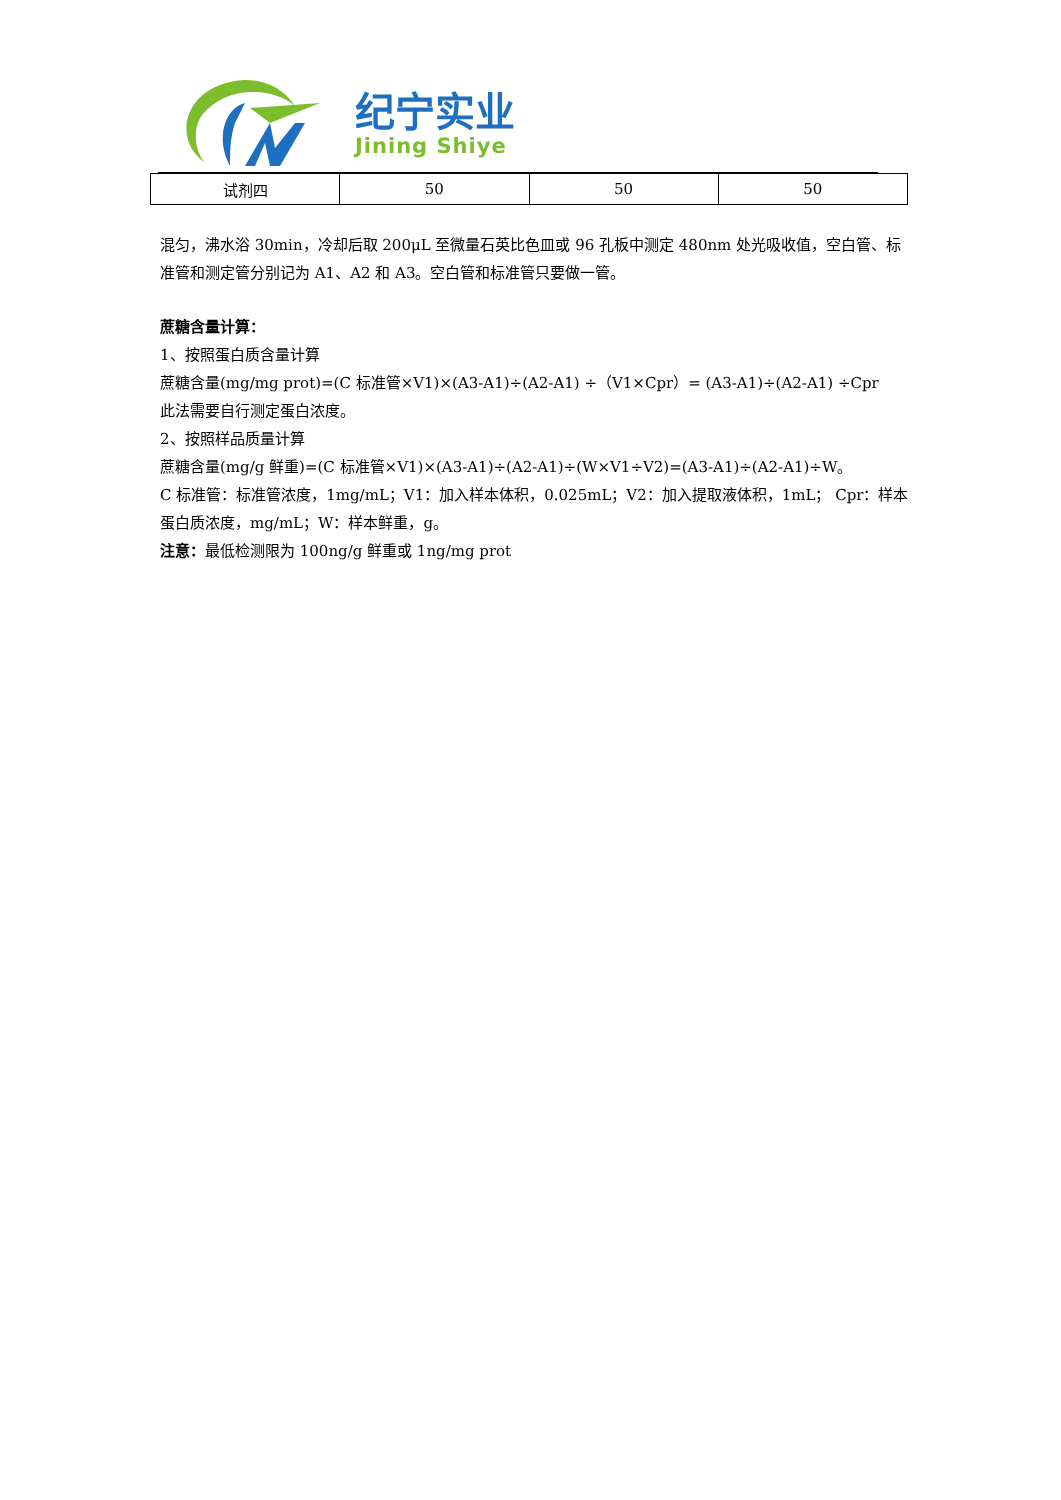纪宁实业
Jining Shiye
| 试剂四 | 50 | 50 | 50 |
混匀，沸水浴 30min，冷却后取 200μL 至微量石英比色皿或 96 孔板中测定 480nm 处光吸收值，空白管、标准管和测定管分别记为 A1、A2 和 A3。空白管和标准管只要做一管。
蔗糖含量计算：
1、按照蛋白质含量计算
蔗糖含量(mg/mg prot)=(C 标准管×V1)×(A3-A1)÷(A2-A1) ÷（V1×Cpr）= (A3-A1)÷(A2-A1) ÷Cpr
此法需要自行测定蛋白浓度。
2、按照样品质量计算
蔗糖含量(mg/g 鲜重)=(C 标准管×V1)×(A3-A1)÷(A2-A1)÷(W×V1÷V2)=(A3-A1)÷(A2-A1)÷W。
C 标准管：标准管浓度，1mg/mL；V1：加入样本体积，0.025mL；V2：加入提取液体积，1mL； Cpr：样本蛋白质浓度，mg/mL；W：样本鲜重，g。
注意：最低检测限为 100ng/g 鲜重或 1ng/mg prot